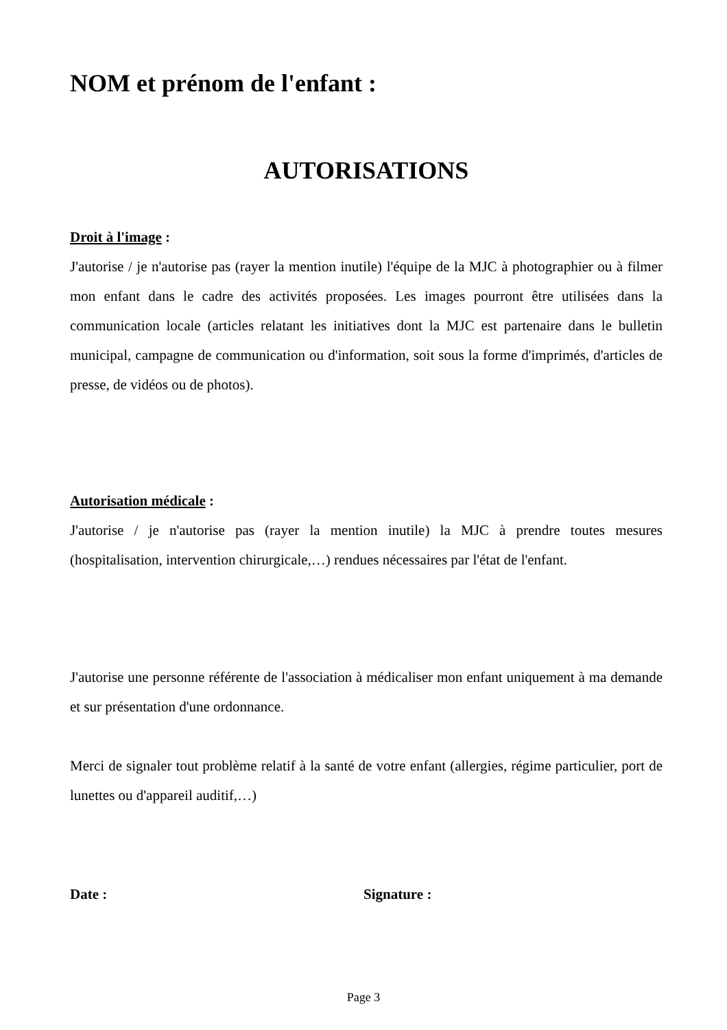NOM et prénom de l'enfant :
AUTORISATIONS
Droit à l'image :
J'autorise / je n'autorise pas (rayer la mention inutile) l'équipe de la MJC à photographier ou à filmer mon enfant dans le cadre des activités proposées. Les images pourront être utilisées dans la communication locale (articles relatant les initiatives dont la MJC est partenaire dans le bulletin municipal, campagne de communication ou d'information, soit sous la forme d'imprimés, d'articles de presse, de vidéos ou de photos).
Autorisation médicale :
J'autorise / je n'autorise pas (rayer la mention inutile) la MJC à prendre toutes mesures (hospitalisation, intervention chirurgicale,…) rendues nécessaires par l'état de l'enfant.
J'autorise une personne référente de l'association à médicaliser mon enfant uniquement à ma demande et sur présentation d'une ordonnance.
Merci de signaler tout problème relatif à la santé de votre enfant (allergies, régime particulier, port de lunettes ou d'appareil auditif,…)
Date : Signature :
Page 3